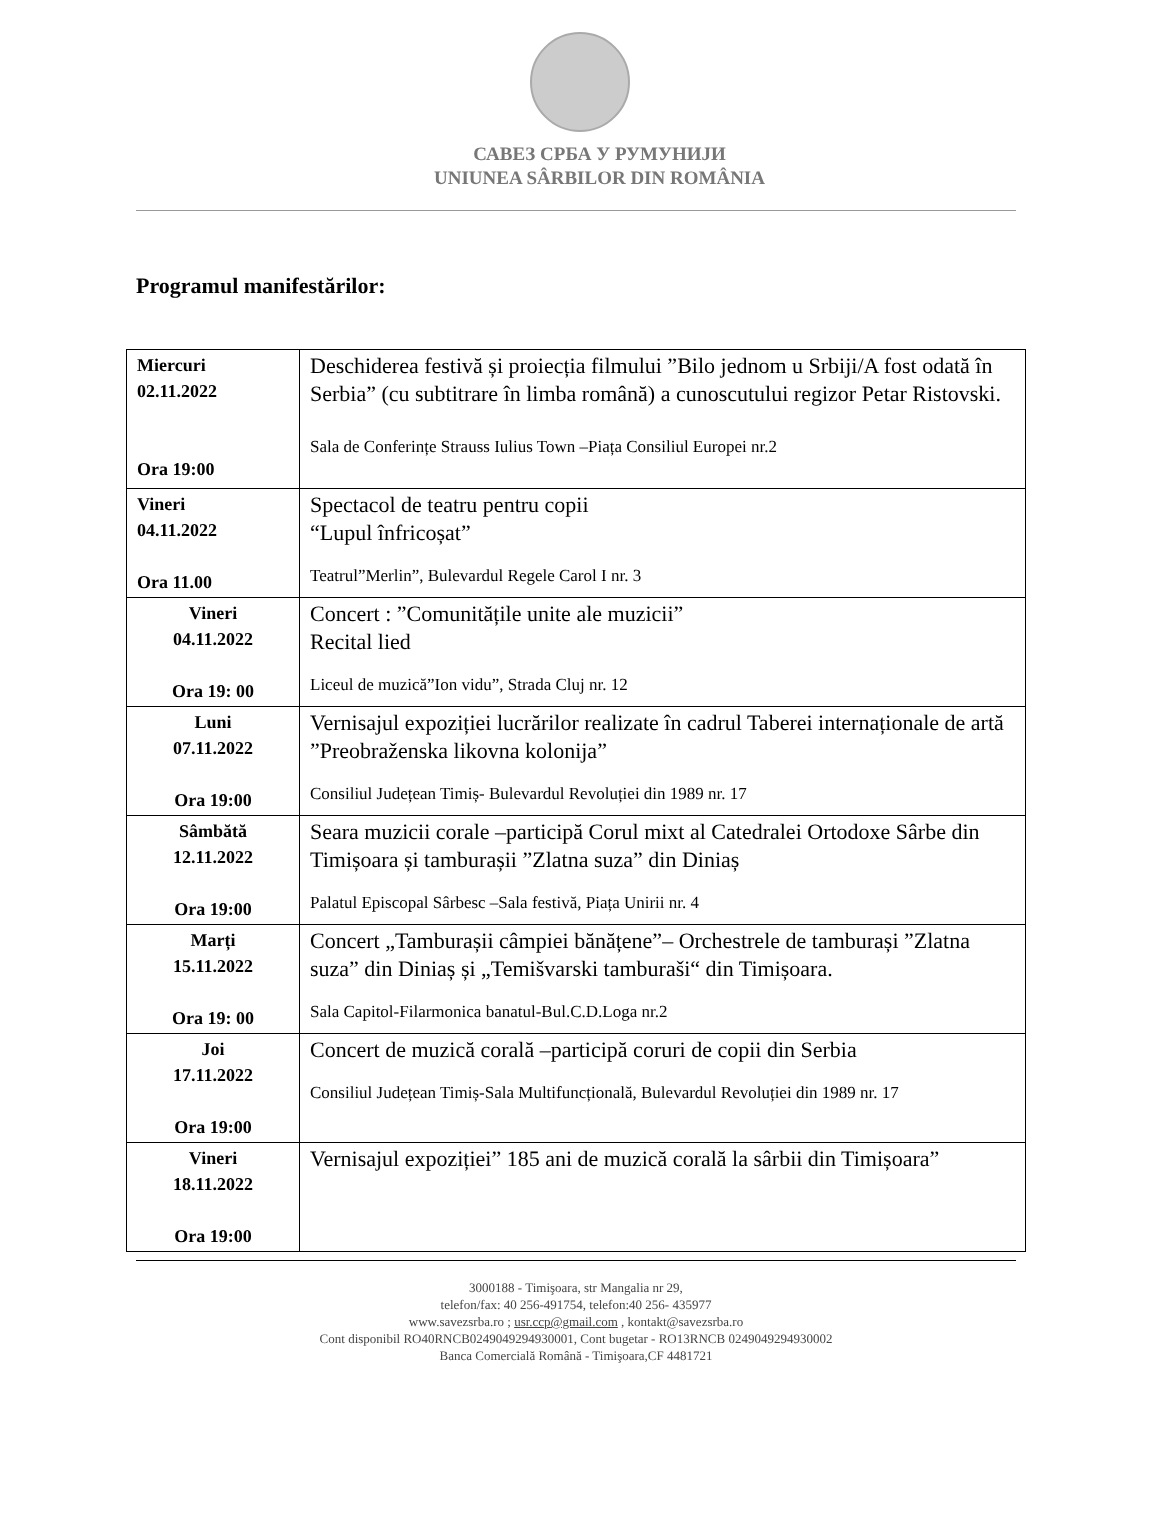САВЕЗ СРБА У РУМУНИЈИ
UNIUNEA SÂRBILOR DIN ROMÂNIA
Programul manifestărilor:
| Miercuri 02.11.2022 Ora 19:00 | Deschiderea festivă și proiecția filmului ”Bilo jednom u Srbiji/A fost odată în Serbia” (cu subtitrare în limba română) a cunoscutului regizor Petar Ristovski. Sala de Conferințe Strauss Iulius Town –Piața Consiliul Europei nr.2 |
| Vineri 04.11.2022 Ora 11.00 | Spectacol de teatru pentru copii “Lupul înfricoșat” Teatrul”Merlin”, Bulevardul Regele Carol I nr. 3 |
| Vineri 04.11.2022 Ora 19: 00 | Concert : ”Comunitățile unite ale muzicii” Recital lied Liceul de muzică”Ion vidu”, Strada Cluj nr. 12 |
| Luni 07.11.2022 Ora 19:00 | Vernisajul expoziției lucrărilor realizate în cadrul Taberei internaționale de artă ”Preobraženska likovna kolonija” Consiliul Județean Timiș- Bulevardul Revoluției din 1989 nr. 17 |
| Sâmbătă 12.11.2022 Ora 19:00 | Seara muzicii corale –participă Corul mixt al Catedralei Ortodoxe Sârbe din Timișoara și tamburașii ”Zlatna suza” din Diniaș Palatul Episcopal Sârbesc –Sala festivă, Piața Unirii nr. 4 |
| Marți 15.11.2022 Ora 19: 00 | Concert „Tamburașii câmpiei bănățene”– Orchestrele de tamburași ”Zlatna suza” din Diniaș și „Temišvarski tamburaši“ din Timișoara. Sala Capitol-Filarmonica banatul-Bul.C.D.Loga nr.2 |
| Joi 17.11.2022 Ora 19:00 | Concert de muzică corală –participă coruri de copii din Serbia Consiliul Județean Timiș-Sala Multifuncțională, Bulevardul Revoluției din 1989 nr. 17 |
| Vineri 18.11.2022 Ora 19:00 | Vernisajul expoziției” 185 ani de muzică corală la sârbii din Timișoara” |
3000188 - Timişoara, str Mangalia nr 29,
telefon/fax: 40 256-491754, telefon:40 256- 435977
www.savezsrba.ro ; usr.ccp@gmail.com , kontakt@savezsrba.ro
Cont disponibil RO40RNCB0249049294930001, Cont bugetar - RO13RNCB 0249049294930002
Banca Comercială Română - Timişoara,CF 4481721